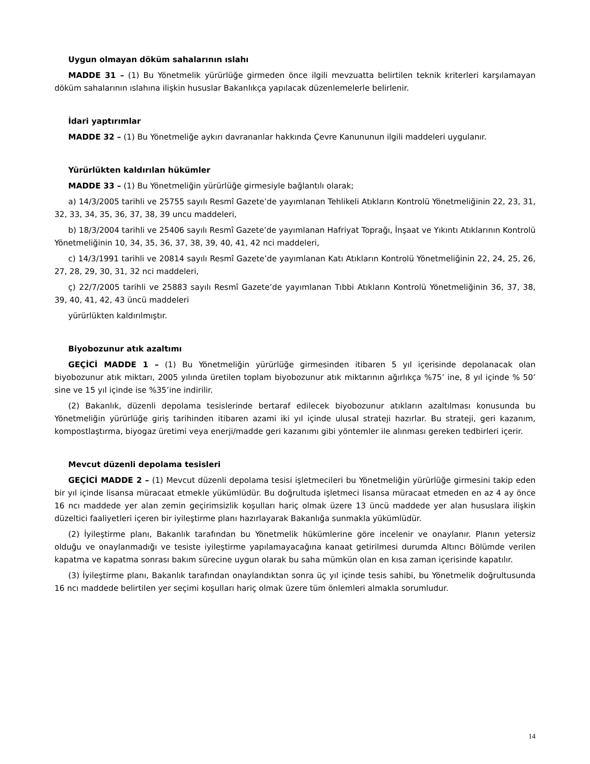Uygun olmayan döküm sahalarının ıslahı
MADDE 31 – (1) Bu Yönetmelik yürürlüğe girmeden önce ilgili mevzuatta belirtilen teknik kriterleri karşılamayan döküm sahalarının ıslahına ilişkin hususlar Bakanlıkça yapılacak düzenlemelerle belirlenir.
İdari yaptırımlar
MADDE 32 – (1) Bu Yönetmeliğe aykırı davrananlar hakkında Çevre Kanununun ilgili maddeleri uygulanır.
Yürürlükten kaldırılan hükümler
MADDE 33 – (1) Bu Yönetmeliğin yürürlüğe girmesiyle bağlantılı olarak;
a) 14/3/2005 tarihli ve 25755 sayılı Resmî Gazete’de yayımlanan Tehlikeli Atıkların Kontrolü Yönetmeliğinin 22, 23, 31, 32, 33, 34, 35, 36, 37, 38, 39 uncu maddeleri,
b) 18/3/2004 tarihli ve 25406 sayılı Resmî Gazete’de yayımlanan Hafriyat Toprağı, İnşaat ve Yıkıntı Atıklarının Kontrolü Yönetmeliğinin 10, 34, 35, 36, 37, 38, 39, 40, 41, 42 nci maddeleri,
c) 14/3/1991 tarihli ve 20814 sayılı Resmî Gazete’de yayımlanan Katı Atıkların Kontrolü Yönetmeliğinin 22, 24, 25, 26, 27, 28, 29, 30, 31, 32 nci maddeleri,
ç) 22/7/2005 tarihli ve 25883 sayılı Resmî Gazete’de yayımlanan Tıbbi Atıkların Kontrolü Yönetmeliğinin 36, 37, 38, 39, 40, 41, 42, 43 üncü maddeleri
yürürlükten kaldırılmıştır.
Biyobozunur atık azaltımı
GEÇİCİ MADDE 1 – (1) Bu Yönetmeliğin yürürlüğe girmesinden itibaren 5 yıl içerisinde depolanacak olan biyobozunur atık miktarı, 2005 yılında üretilen toplam biyobozunur atık miktarının ağırlıkça %75’ ine, 8 yıl içinde % 50’ sine ve 15 yıl içinde ise %35’ine indirilir.
(2) Bakanlık, düzenli depolama tesislerinde bertaraf edilecek biyobozunur atıkların azaltılması konusunda bu Yönetmeliğin yürürlüğe giriş tarihinden itibaren azami iki yıl içinde ulusal strateji hazırlar. Bu strateji, geri kazanım, kompostlaştırma, biyogaz üretimi veya enerji/madde geri kazanımı gibi yöntemler ile alınması gereken tedbirleri içerir.
Mevcut düzenli depolama tesisleri
GEÇİCİ MADDE 2 – (1) Mevcut düzenli depolama tesisi işletmecileri bu Yönetmeliğin yürürlüğe girmesini takip eden bir yıl içinde lisansa müracaat etmekle yükümlüdür. Bu doğrultuda işletmeci lisansa müracaat etmeden en az 4 ay önce 16 ncı maddede yer alan zemin geçirimsizlik koşulları hariç olmak üzere 13 üncü maddede yer alan hususlara ilişkin düzeltici faaliyetleri içeren bir iyileştirme planı hazırlayarak Bakanlığa sunmakla yükümlüdür.
(2) İyileştirme planı, Bakanlık tarafından bu Yönetmelik hükümlerine göre incelenir ve onaylanır. Planın yetersiz olduğu ve onaylanmadığı ve tesiste iyileştirme yapılamayacağına kanaat getirilmesi durumda Altıncı Bölümde verilen kapatma ve kapatma sonrası bakım sürecine uygun olarak bu saha mümkün olan en kısa zaman içerisinde kapatılır.
(3) İyileştirme planı, Bakanlık tarafından onaylandıktan sonra üç yıl içinde tesis sahibi, bu Yönetmelik doğrultusunda 16 ncı maddede belirtilen yer seçimi koşulları hariç olmak üzere tüm önlemleri almakla sorumludur.
14